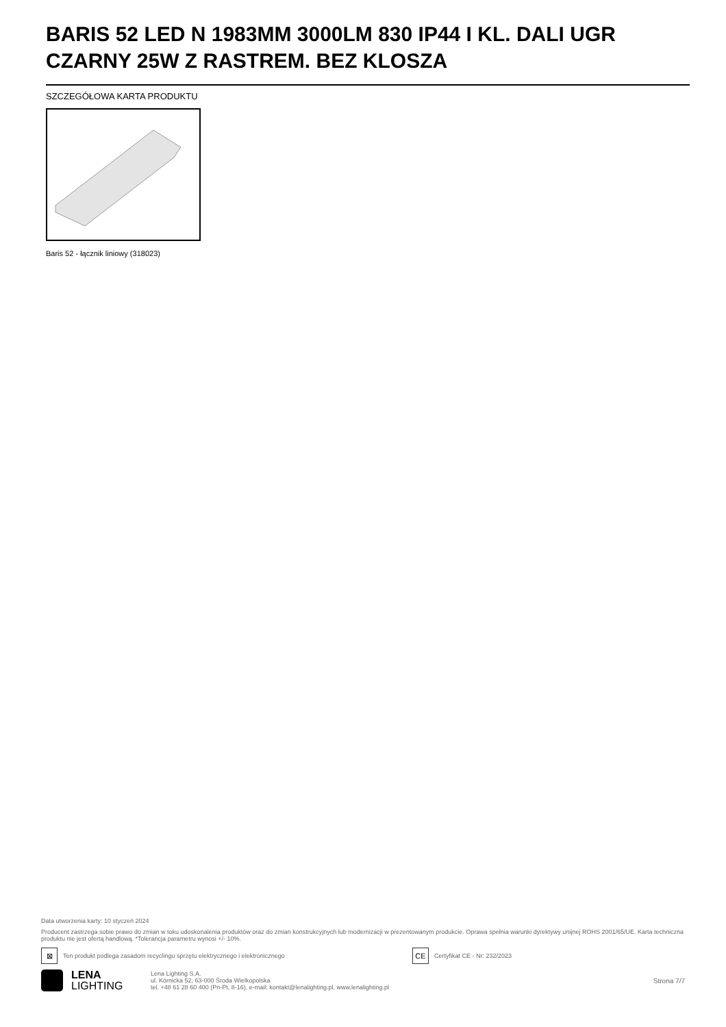BARIS 52 LED N 1983MM 3000LM 830 IP44 I KL. DALI UGR CZARNY 25W Z RASTREM. BEZ KLOSZA
SZCZEGÓŁOWA KARTA PRODUKTU
Baris 52 - łącznik liniowy (318023)
Data utworzenia karty: 10 styczeń 2024
Producent zastrzega sobie prawo do zmian w toku udoskonalenia produktów oraz do zmian konstrukcyjnych lub modernizacji w prezentowanym produkcie. Oprawa spełnia warunki dyrektywy unijnej ROHS 2001/65/UE. Karta techniczna produktu nie jest ofertą handlową. *Tolerancja parametru wynosi +/- 10%.
⊠
Ten produkt podlega zasadom recyclingu sprzętu elektrycznego i elektronicznego
CE
Certyfikat CE - Nr: 232/2023
LENA
LIGHTING
Lena Lighting S.A.
ul. Kórnicka 52, 63-000 Środa Wielkopolska
tel. +48 61 28 60 400 (Pn-Pt, 8-16), e-mail: kontakt@lenalighting.pl, www.lenalighting.pl
Strona 7/7